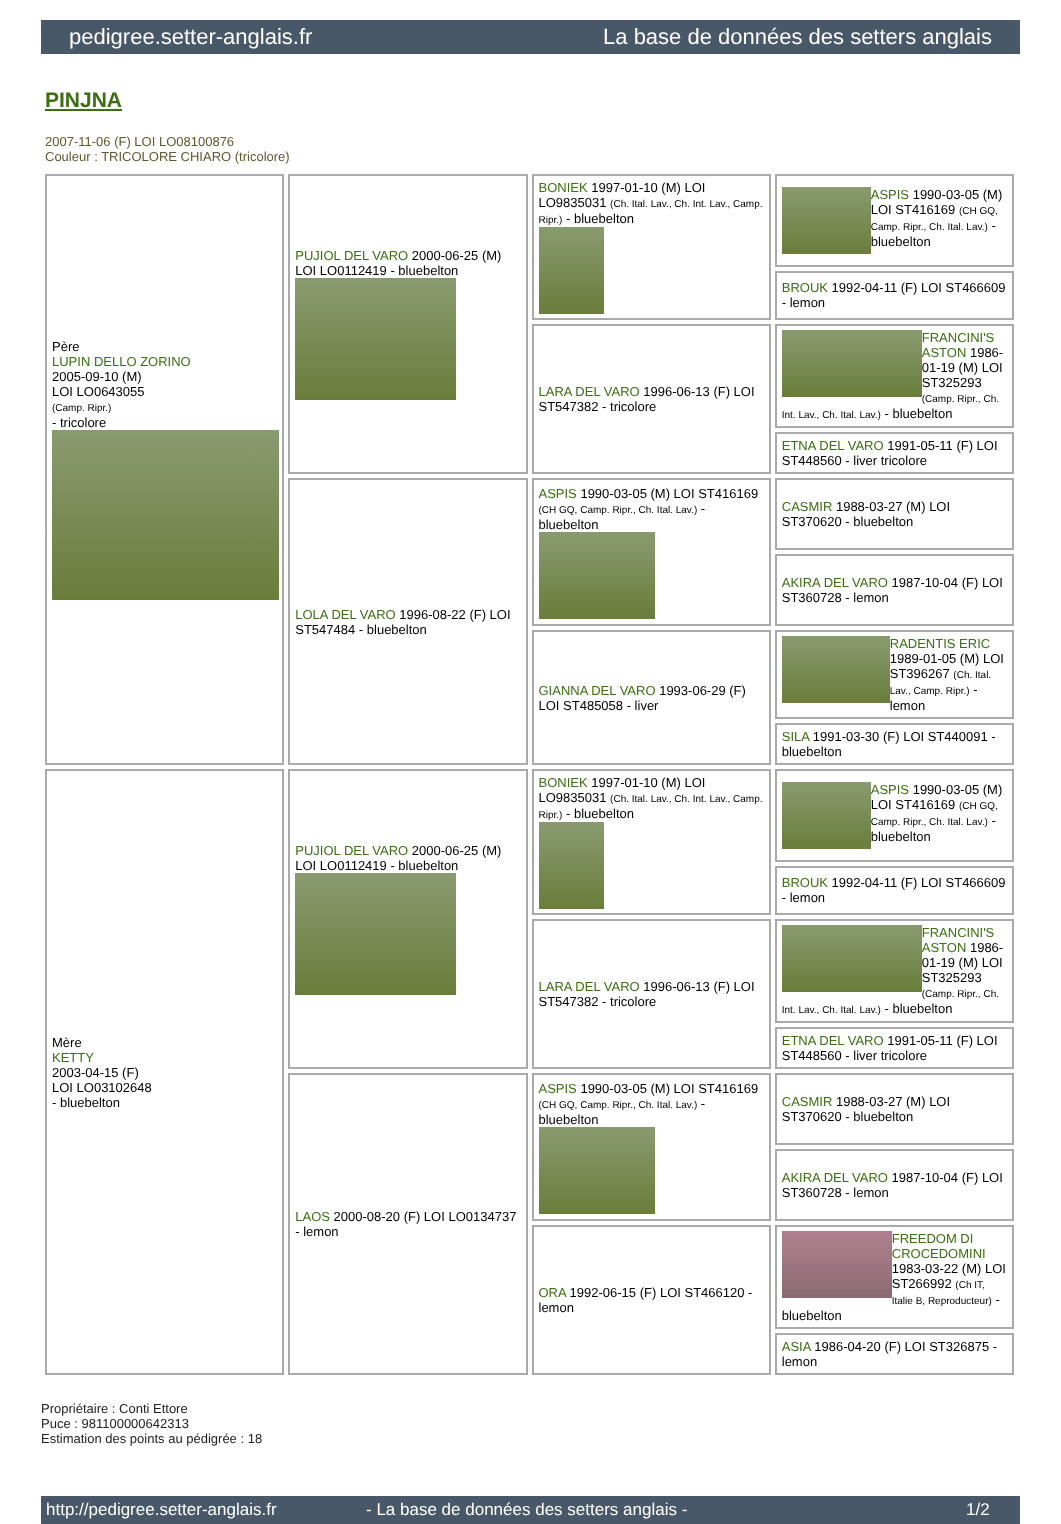pedigree.setter-anglais.fr La base de données des setters anglais
PINJNA
2007-11-06 (F) LOI LO08100876
Couleur : TRICOLORE CHIARO (tricolore)
| Père LUPIN DELLO ZORINO 2005-09-10 (M) LOI LO0643055 (Camp. Ripr.) - tricolore | PUJIOL DEL VARO 2000-06-25 (M) LOI LO0112419 - bluebelton | BONIEK 1997-01-10 (M) LOI LO9835031 (Ch. Ital. Lav., Ch. Int. Lav., Camp. Ripr.) - bluebelton | ASPIS 1990-03-05 (M) LOI ST416169 (CH GQ, Camp. Ripr., Ch. Ital. Lav.) - bluebelton |
| | | | BROUK 1992-04-11 (F) LOI ST466609 - lemon |
| | | LARA DEL VARO 1996-06-13 (F) LOI ST547382 - tricolore | FRANCINI'S ASTON 1986-01-19 (M) LOI ST325293 (Camp. Ripr., Ch. Int. Lav., Ch. Ital. Lav.) - bluebelton |
| | | | ETNA DEL VARO 1991-05-11 (F) LOI ST448560 - liver tricolore |
| | LOLA DEL VARO 1996-08-22 (F) LOI ST547484 - bluebelton | ASPIS 1990-03-05 (M) LOI ST416169 (CH GQ, Camp. Ripr., Ch. Ital. Lav.) - bluebelton | CASMIR 1988-03-27 (M) LOI ST370620 - bluebelton |
| | | | AKIRA DEL VARO 1987-10-04 (F) LOI ST360728 - lemon |
| | | GIANNA DEL VARO 1993-06-29 (F) LOI ST485058 - liver | RADENTIS ERIC 1989-01-05 (M) LOI ST396267 (Ch. Ital. Lav., Camp. Ripr.) - lemon |
| | | | SILA 1991-03-30 (F) LOI ST440091 - bluebelton |
| Mère KETTY 2003-04-15 (F) LOI LO03102648 - bluebelton | PUJIOL DEL VARO 2000-06-25 (M) LOI LO0112419 - bluebelton | BONIEK 1997-01-10 (M) LOI LO9835031 (Ch. Ital. Lav., Ch. Int. Lav., Camp. Ripr.) - bluebelton | ASPIS 1990-03-05 (M) LOI ST416169 (CH GQ, Camp. Ripr., Ch. Ital. Lav.) - bluebelton |
| | | | BROUK 1992-04-11 (F) LOI ST466609 - lemon |
| | | LARA DEL VARO 1996-06-13 (F) LOI ST547382 - tricolore | FRANCINI'S ASTON 1986-01-19 (M) LOI ST325293 (Camp. Ripr., Ch. Int. Lav., Ch. Ital. Lav.) - bluebelton |
| | | | ETNA DEL VARO 1991-05-11 (F) LOI ST448560 - liver tricolore |
| | LAOS 2000-08-20 (F) LOI LO0134737 - lemon | ASPIS 1990-03-05 (M) LOI ST416169 (CH GQ, Camp. Ripr., Ch. Ital. Lav.) - bluebelton | CASMIR 1988-03-27 (M) LOI ST370620 - bluebelton |
| | | | AKIRA DEL VARO 1987-10-04 (F) LOI ST360728 - lemon |
| | | ORA 1992-06-15 (F) LOI ST466120 - lemon | FREEDOM DI CROCEDOMINI 1983-03-22 (M) LOI ST266992 (Ch IT, Italie B, Reproducteur) - bluebelton |
| | | | ASIA 1986-04-20 (F) LOI ST326875 - lemon |
Propriétaire : Conti Ettore
Puce : 981100000642313
Estimation des points au pédigrée : 18
http://pedigree.setter-anglais.fr - La base de données des setters anglais - 1/2